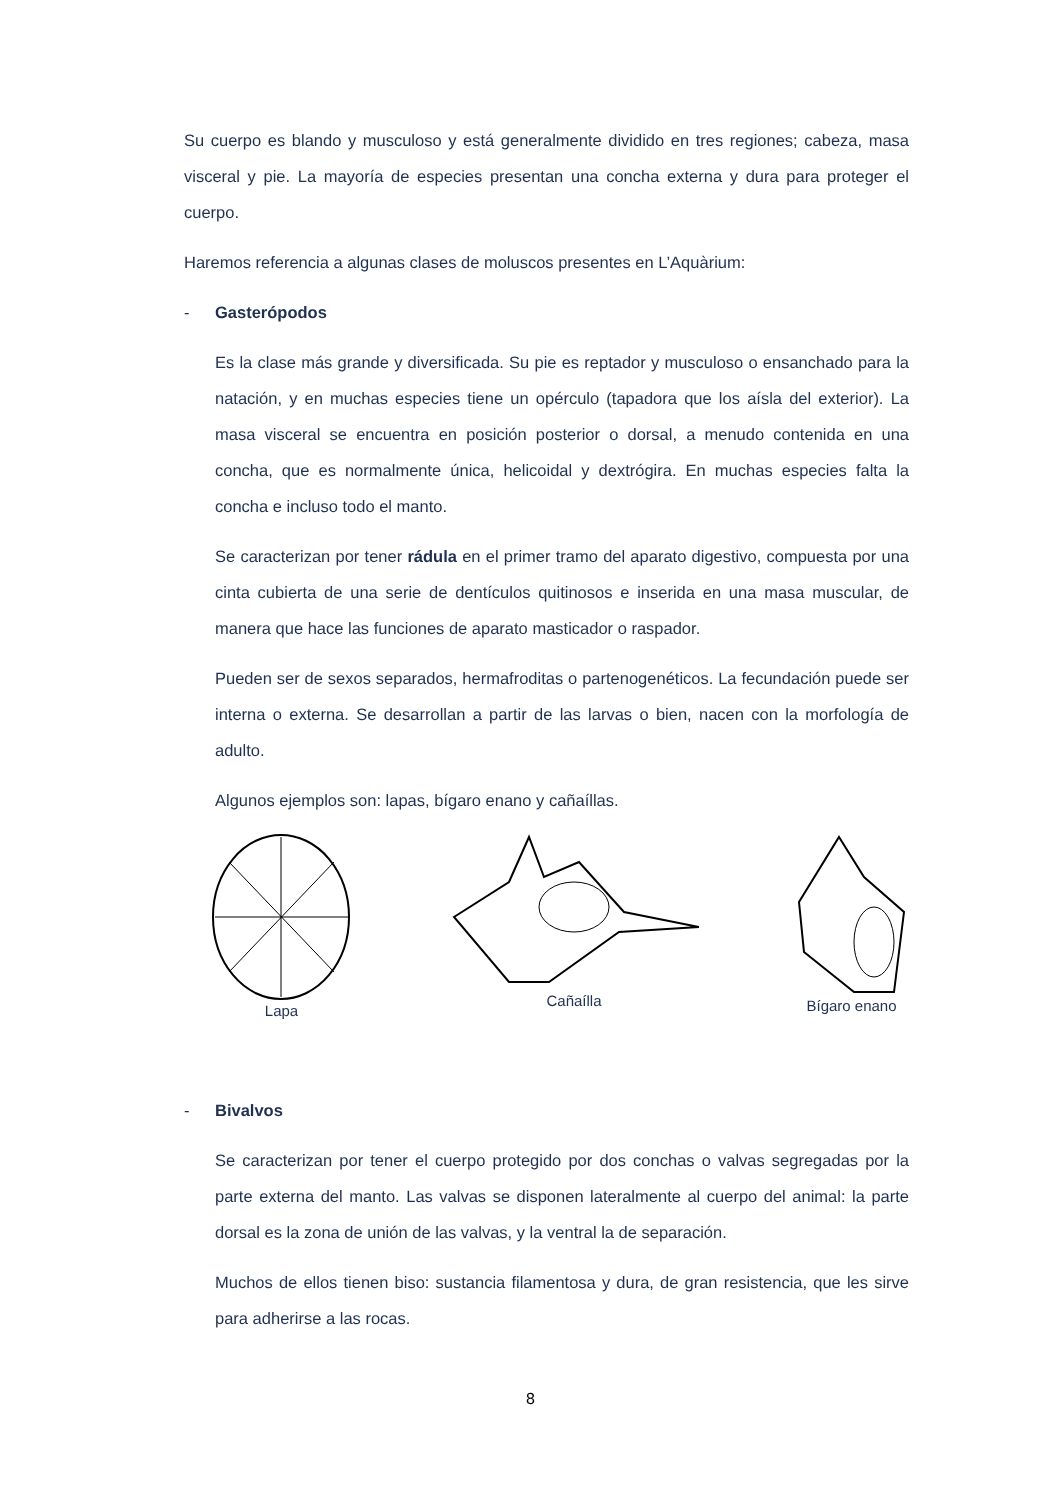Su cuerpo es blando y musculoso y está generalmente dividido en tres regiones; cabeza, masa visceral y pie. La mayoría de especies presentan una concha externa y dura para proteger el cuerpo.
Haremos referencia a algunas clases de moluscos presentes en L’Aquàrium:
- Gasterópodos
Es la clase más grande y diversificada. Su pie es reptador y musculoso o ensanchado para la natación, y en muchas especies tiene un opérculo (tapadora que los aísla del exterior). La masa visceral se encuentra en posición posterior o dorsal, a menudo contenida en una concha, que es normalmente única, helicoidal y dextrógira. En muchas especies falta la concha e incluso todo el manto.
Se caracterizan por tener rádula en el primer tramo del aparato digestivo, compuesta por una cinta cubierta de una serie de dentículos quitinosos e inserida en una masa muscular, de manera que hace las funciones de aparato masticador o raspador.
Pueden ser de sexos separados, hermafroditas o partenogenéticos. La fecundación puede ser interna o externa. Se desarrollan a partir de las larvas o bien, nacen con la morfología de adulto.
Algunos ejemplos son: lapas, bígaro enano y cañaíllas.
Lapa Cañaílla Bígaro enano
- Bivalvos
Se caracterizan por tener el cuerpo protegido por dos conchas o valvas segregadas por la parte externa del manto. Las valvas se disponen lateralmente al cuerpo del animal: la parte dorsal es la zona de unión de las valvas, y la ventral la de separación.
Muchos de ellos tienen biso: sustancia filamentosa y dura, de gran resistencia, que les sirve para adherirse a las rocas.
8